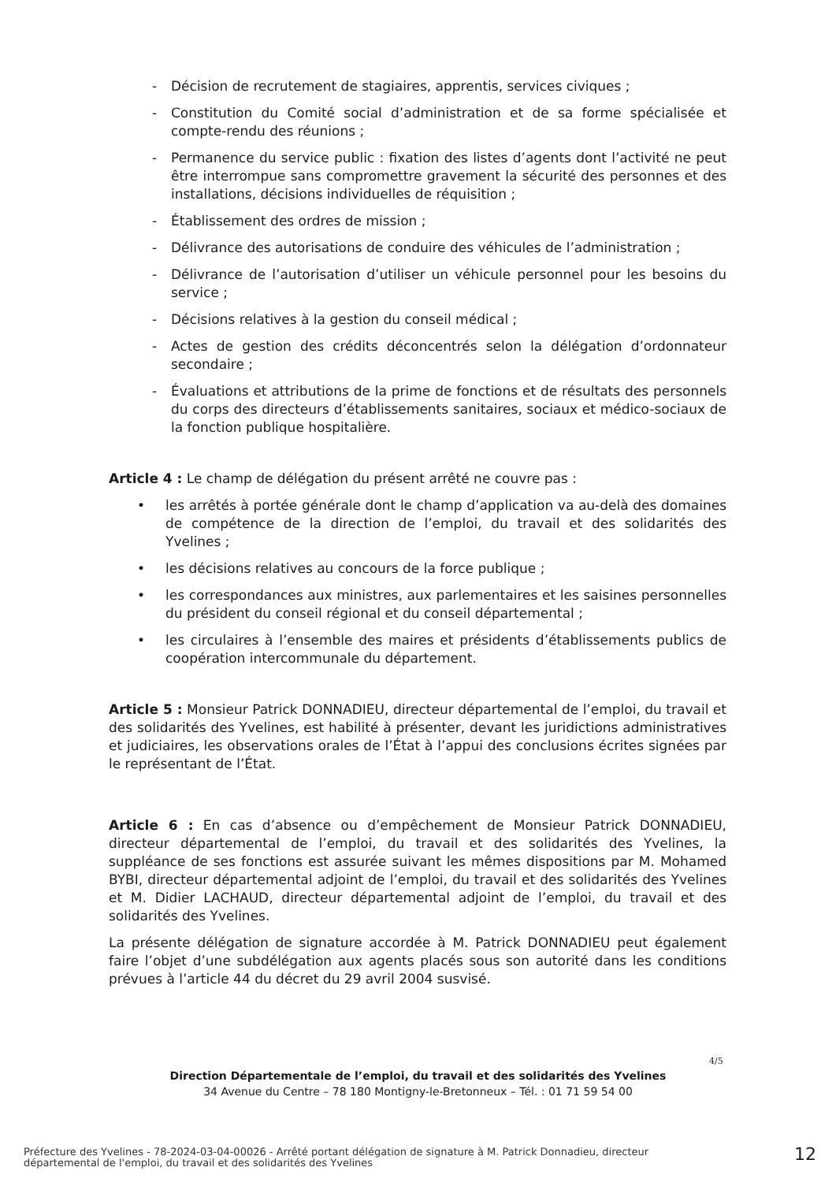- Décision de recrutement de stagiaires, apprentis, services civiques ;
- Constitution du Comité social d’administration et de sa forme spécialisée et compte-rendu des réunions ;
- Permanence du service public : fixation des listes d’agents dont l’activité ne peut être interrompue sans compromettre gravement la sécurité des personnes et des installations, décisions individuelles de réquisition ;
- Établissement des ordres de mission ;
- Délivrance des autorisations de conduire des véhicules de l’administration ;
- Délivrance de l’autorisation d’utiliser un véhicule personnel pour les besoins du service ;
- Décisions relatives à la gestion du conseil médical ;
- Actes de gestion des crédits déconcentrés selon la délégation d’ordonnateur secondaire ;
- Évaluations et attributions de la prime de fonctions et de résultats des personnels du corps des directeurs d’établissements sanitaires, sociaux et médico-sociaux de la fonction publique hospitalière.
Article 4 : Le champ de délégation du présent arrêté ne couvre pas :
• les arrêtés à portée générale dont le champ d’application va au-delà des domaines de compétence de la direction de l’emploi, du travail et des solidarités des Yvelines ;
• les décisions relatives au concours de la force publique ;
• les correspondances aux ministres, aux parlementaires et les saisines personnelles du président du conseil régional et du conseil départemental ;
• les circulaires à l’ensemble des maires et présidents d’établissements publics de coopération intercommunale du département.
Article 5 : Monsieur Patrick DONNADIEU, directeur départemental de l’emploi, du travail et des solidarités des Yvelines, est habilité à présenter, devant les juridictions administratives et judiciaires, les observations orales de l’État à l’appui des conclusions écrites signées par le représentant de l’État.
Article 6 : En cas d’absence ou d’empêchement de Monsieur Patrick DONNADIEU, directeur départemental de l’emploi, du travail et des solidarités des Yvelines, la suppléance de ses fonctions est assurée suivant les mêmes dispositions par M. Mohamed BYBI, directeur départemental adjoint de l’emploi, du travail et des solidarités des Yvelines et M. Didier LACHAUD, directeur départemental adjoint de l’emploi, du travail et des solidarités des Yvelines.
La présente délégation de signature accordée à M. Patrick DONNADIEU peut également faire l’objet d’une subdélégation aux agents placés sous son autorité dans les conditions prévues à l’article 44 du décret du 29 avril 2004 susvisé.
4/5
Direction Départementale de l’emploi, du travail et des solidarités des Yvelines
34 Avenue du Centre – 78 180 Montigny-le-Bretonneux – Tél. : 01 71 59 54 00
Préfecture des Yvelines - 78-2024-03-04-00026 - Arrêté portant délégation de signature à M. Patrick Donnadieu, directeur départemental de l'emploi, du travail et des solidarités des Yvelines
12